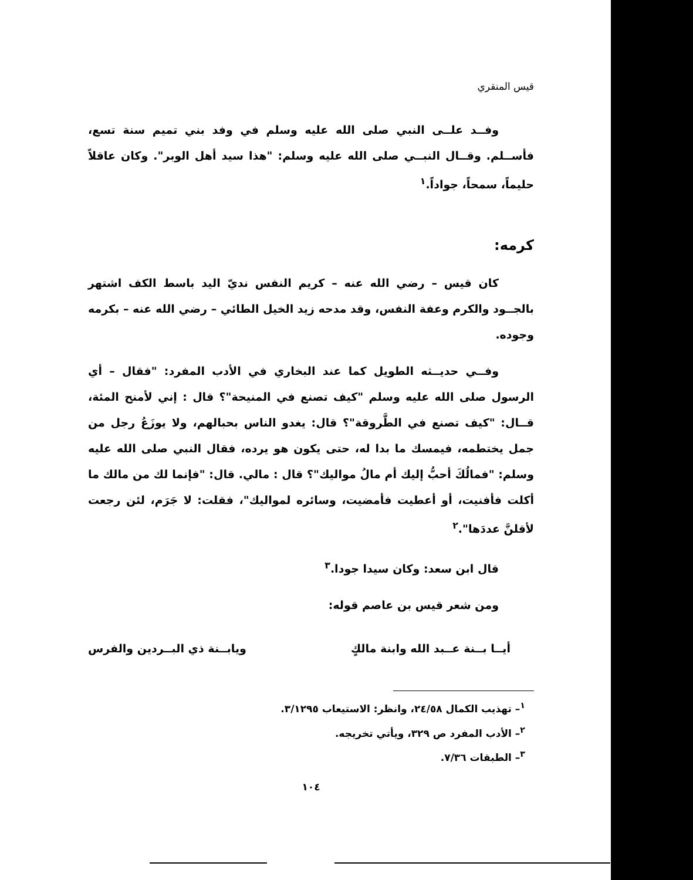قيس المنقري
وفــد علــى النبي صلى الله عليه وسلم في وفد بني تميم سنة تسع، فأســلم. وقــال النبــي صلى الله عليه وسلم: "هذا سيد أهل الوبر". وكان عاقلاً حليماً، سمحاً، جواداً.<sup>١</sup>
كرمه:
كان قيس – رضي الله عنه – كريم النفس نديّ اليد باسط الكف اشتهر بالجــود والكرم وعفة النفس، وقد مدحه زيد الخيل الطائي – رضي الله عنه – بكرمه وجوده.
وفــي حديــثه الطويل كما عند البخاري في الأدب المفرد: "فقال – أي الرسول صلى الله عليه وسلم "كيف تصنع في المنيحة"؟ قال : إني لأمنح المئة، قــال: "كيف تصنع في الطَّروقة"؟ قال: يغدو الناس بحبالهم، ولا يوزَعُ رجل من جمل يختطمه، فيمسك ما بدا له، حتى يكون هو يرده، فقال النبي صلى الله عليه وسلم: "فمالُكَ أحبُّ إليك أم مالُ مواليك"؟ قال : مالي. قال: "فإنما لك من مالك ما أكلت فأفنيت، أو أعطيت فأمضيت، وسائره لمواليك"، فقلت: لا جَرَم، لئن رجعت لأقلنَّ عددَها".<sup>٢</sup>
قال ابن سعد: وكان سيدا جودا.<sup>٣</sup>
ومن شعر قيس بن عاصم قوله:
أيــا بــنة عــبد الله وابنة مالكٍ ويابــنة ذي البــردين والفرس
<sup>١</sup>– تهذيب الكمال ٢٤/٥٨، وانظر: الاستيعاب ٣/١٢٩٥.
<sup>٢</sup>– الأدب المفرد ص ٣٢٩، ويأتي تخريجه.
<sup>٣</sup>– الطبقات ٧/٣٦.
١٠٤